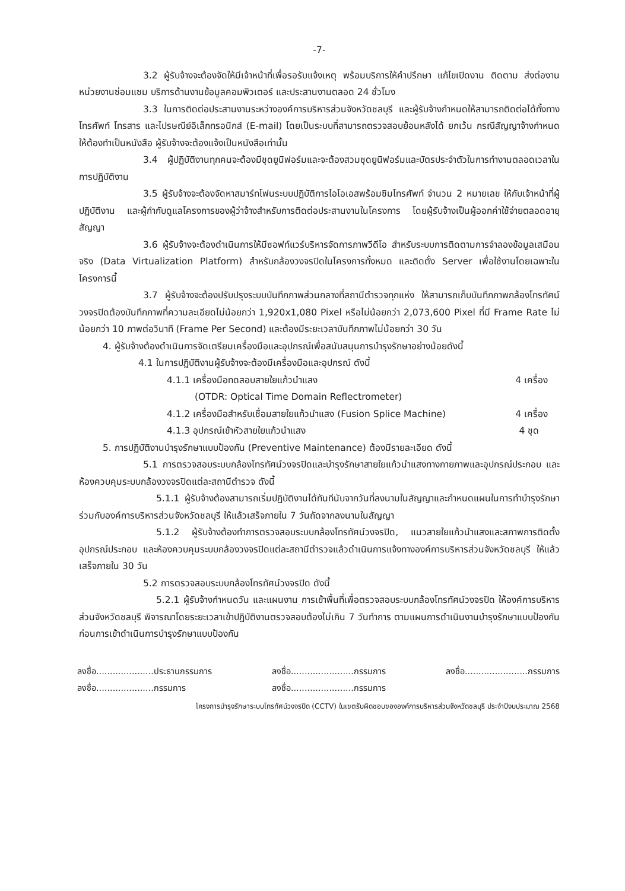-7-
3.2 ผู้รับจ้างจะต้องจัดให้มีเจ้าหน้าที่เพื่อรอรับแจ้งเหตุ พร้อมบริการให้คำปรึกษา แก้ไขเปิดงาน ติดตาม ส่งต่องานหน่วยงานซ่อมแซม บริการด้านงานข้อมูลคอมพิวเตอร์ และประสานงานตลอด 24 ชั่วโมง
3.3 ในการติดต่อประสานงานระหว่างองค์การบริหารส่วนจังหวัดชลบุรี และผู้รับจ้างกำหนดให้สามารถติดต่อได้ทั้งทางโทรศัพท์ โทรสาร และไปรษณีย์อิเล็กทรอนิกส์ (E-mail) โดยเป็นระบบที่สามารถตรวจสอบย้อนหลังได้ ยกเว้น กรณีสัญญาจ้างกำหนดให้ต้องทำเป็นหนังสือ ผู้รับจ้างจะต้องแจ้งเป็นหนังสือเท่านั้น
3.4 ผู้ปฏิบัติงานทุกคนจะต้องมีชุดยูนิฟอร์มและจะต้องสวมชุดยูนิฟอร์มและบัตรประจำตัวในการทำงานตลอดเวลาในการปฏิบัติงาน
3.5 ผู้รับจ้างจะต้องจัดหาสมาร์ทโฟนระบบปฏิบัติการไอโอเอสพร้อมซิมโทรศัพท์ จำนวน 2 หมายเลข ให้กับเจ้าหน้าที่ผู้ปฏิบัติงาน และผู้กำกับดูแลโครงการของผู้ว่าจ้างสำหรับการติดต่อประสานงานในโครงการ โดยผู้รับจ้างเป็นผู้ออกค่าใช้จ่ายตลอดอายุสัญญา
3.6 ผู้รับจ้างจะต้องดำเนินการให้มีซอฟท์แวร์บริหารจัดการภาพวีดีโอ สำหรับระบบการติดตามการจำลองข้อมูลเสมือนจริง (Data Virtualization Platform) สำหรับกล้องวงจรปิดในโครงการทั้งหมด และติดตั้ง Server เพื่อใช้งานโดยเฉพาะในโครงการนี้
3.7 ผู้รับจ้างจะต้องปรับปรุงระบบบันทึกภาพส่วนกลางที่สถานีตำรวจทุกแห่ง ให้สามารถเก็บบันทึกภาพกล้องโทรทัศน์วงจรปิดต้องบันทึกภาพที่ความละเอียดไม่น้อยกว่า 1,920x1,080 Pixel หรือไม่น้อยกว่า 2,073,600 Pixel ที่มี Frame Rate ไม่น้อยกว่า 10 ภาพต่อวินาที (Frame Per Second) และต้องมีระยะเวลาบันทึกภาพไม่น้อยกว่า 30 วัน
4. ผู้รับจ้างต้องดำเนินการจัดเตรียมเครื่องมือและอุปกรณ์เพื่อสนับสนุนการบำรุงรักษาอย่างน้อยดังนี้
4.1 ในการปฏิบัติงานผู้รับจ้างจะต้องมีเครื่องมือและอุปกรณ์ ดังนี้
4.1.1 เครื่องมือทดสอบสายใยแก้วนำแสง 4 เครื่อง
(OTDR: Optical Time Domain Reflectrometer)
4.1.2 เครื่องมือสำหรับเชื่อมสายใยแก้วนำแสง (Fusion Splice Machine) 4 เครื่อง
4.1.3 อุปกรณ์เข้าหัวสายใยแก้วนำแสง 4 ชุด
5. การปฏิบัติงานบำรุงรักษาแบบป้องกัน (Preventive Maintenance) ต้องมีรายละเอียด ดังนี้
5.1 การตรวจสอบระบบกล้องโทรทัศน์วงจรปิดและบำรุงรักษาสายใยแก้วนำแสงทางกายภาพและอุปกรณ์ประกอบ และห้องควบคุมระบบกล้องวงจรปิดแต่ละสถานีตำรวจ ดังนี้
5.1.1 ผู้รับจ้างต้องสามารถเริ่มปฏิบัติงานได้ทันทีนับจากวันที่ลงนามในสัญญาและกำหนดแผนในการทำบำรุงรักษาร่วมกับองค์การบริหารส่วนจังหวัดชลบุรี ให้แล้วเสร็จภายใน 7 วันถัดจากลงนามในสัญญา
5.1.2 ผู้รับจ้างต้องทำการตรวจสอบระบบกล้องโทรทัศน์วงจรปิด, แนวสายใยแก้วนำแสงและสภาพการติดตั้งอุปกรณ์ประกอบ และห้องควบคุมระบบกล้องวงจรปิดแต่ละสถานีตำรวจแล้วดำเนินการแจ้งทางองค์การบริหารส่วนจังหวัดชลบุรี ให้แล้วเสร็จภายใน 30 วัน
5.2 การตรวจสอบระบบกล้องโทรทัศน์วงจรปิด ดังนี้
5.2.1 ผู้รับจ้างกำหนดวัน และแผนงาน การเข้าพื้นที่เพื่อตรวจสอบระบบกล้องโทรทัศน์วงจรปิด ให้องค์การบริหารส่วนจังหวัดชลบุรี พิจารณาโดยระยะเวลาเข้าปฏิบัติงานตรวจสอบต้องไม่เกิน 7 วันทำการ ตามแผนการดำเนินงานบำรุงรักษาแบบป้องกัน ก่อนการเข้าดำเนินการบำรุงรักษาแบบป้องกัน
ลงชื่อ.....................ประธานกรรมการ
ลงชื่อ.....................กรรมการ
ลงชื่อ.......................กรรมการ
ลงชื่อ.......................กรรมการ
ลงชื่อ.......................กรรมการ
โครงการบำรุงรักษาระบบโทรทัศน์วงจรปิด (CCTV) ในเขตรับผิดชอบขององค์การบริหารส่วนจังหวัดชลบุรี ประจำปีงบประมาณ 2568